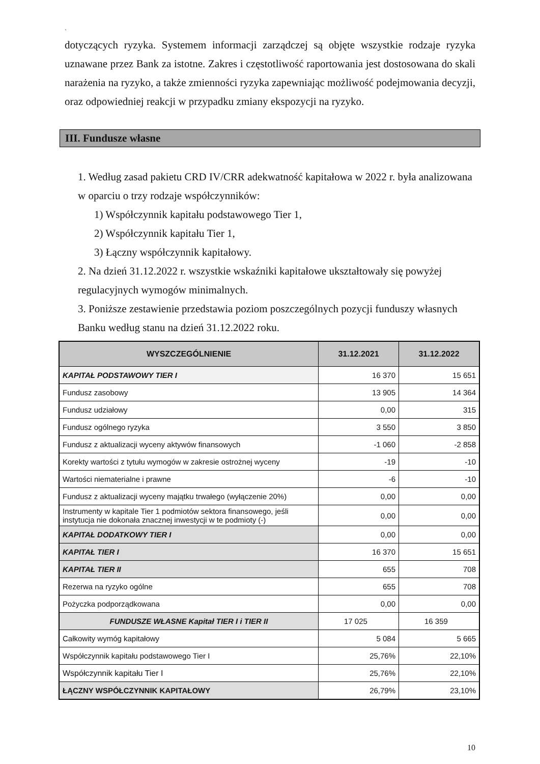`
dotyczących ryzyka. Systemem informacji zarządczej są objęte wszystkie rodzaje ryzyka uznawane przez Bank za istotne. Zakres i częstotliwość raportowania jest dostosowana do skali narażenia na ryzyko, a także zmienności ryzyka zapewniając możliwość podejmowania decyzji, oraz odpowiedniej reakcji w przypadku zmiany ekspozycji na ryzyko.
III. Fundusze własne
1. Według zasad pakietu CRD IV/CRR adekwatność kapitałowa w 2022 r. była analizowana w oparciu o trzy rodzaje współczynników:
1) Współczynnik kapitału podstawowego Tier 1,
2) Współczynnik kapitału Tier 1,
3) Łączny współczynnik kapitałowy.
2. Na dzień 31.12.2022 r. wszystkie wskaźniki kapitałowe ukształtowały się powyżej regulacyjnych wymogów minimalnych.
3. Poniższe zestawienie przedstawia poziom poszczególnych pozycji funduszy własnych Banku według stanu na dzień 31.12.2022 roku.
| WYSZCZEGÓLNIENIE | 31.12.2021 | 31.12.2022 |
| --- | --- | --- |
| KAPITAŁ PODSTAWOWY TIER I | 16 370 | 15 651 |
| Fundusz zasobowy | 13 905 | 14 364 |
| Fundusz udziałowy | 0,00 | 315 |
| Fundusz ogólnego ryzyka | 3 550 | 3 850 |
| Fundusz z aktualizacji wyceny aktywów finansowych | -1 060 | -2 858 |
| Korekty wartości z tytułu wymogów w zakresie ostrożnej wyceny | -19 | -10 |
| Wartości niematerialne i prawne | -6 | -10 |
| Fundusz z aktualizacji wyceny majątku trwałego (wyłączenie 20%) | 0,00 | 0,00 |
| Instrumenty w kapitale Tier 1 podmiotów sektora finansowego, jeśli instytucja nie dokonała znacznej inwestycji w te podmioty (-) | 0,00 | 0,00 |
| KAPITAŁ DODATKOWY TIER I | 0,00 | 0,00 |
| KAPITAŁ TIER I | 16 370 | 15 651 |
| KAPITAŁ TIER II | 655 | 708 |
| Rezerwa na ryzyko ogólne | 655 | 708 |
| Pożyczka podporządkowana | 0,00 | 0,00 |
| FUNDUSZE WŁASNE Kapitał TIER I i TIER II | 17 025 | 16 359 |
| Całkowity wymóg kapitałowy | 5 084 | 5 665 |
| Współczynnik kapitału podstawowego Tier I | 25,76% | 22,10% |
| Współczynnik kapitału Tier I | 25,76% | 22,10% |
| ŁĄCZNY WSPÓŁCZYNNIK KAPITAŁOWY | 26,79% | 23,10% |
10